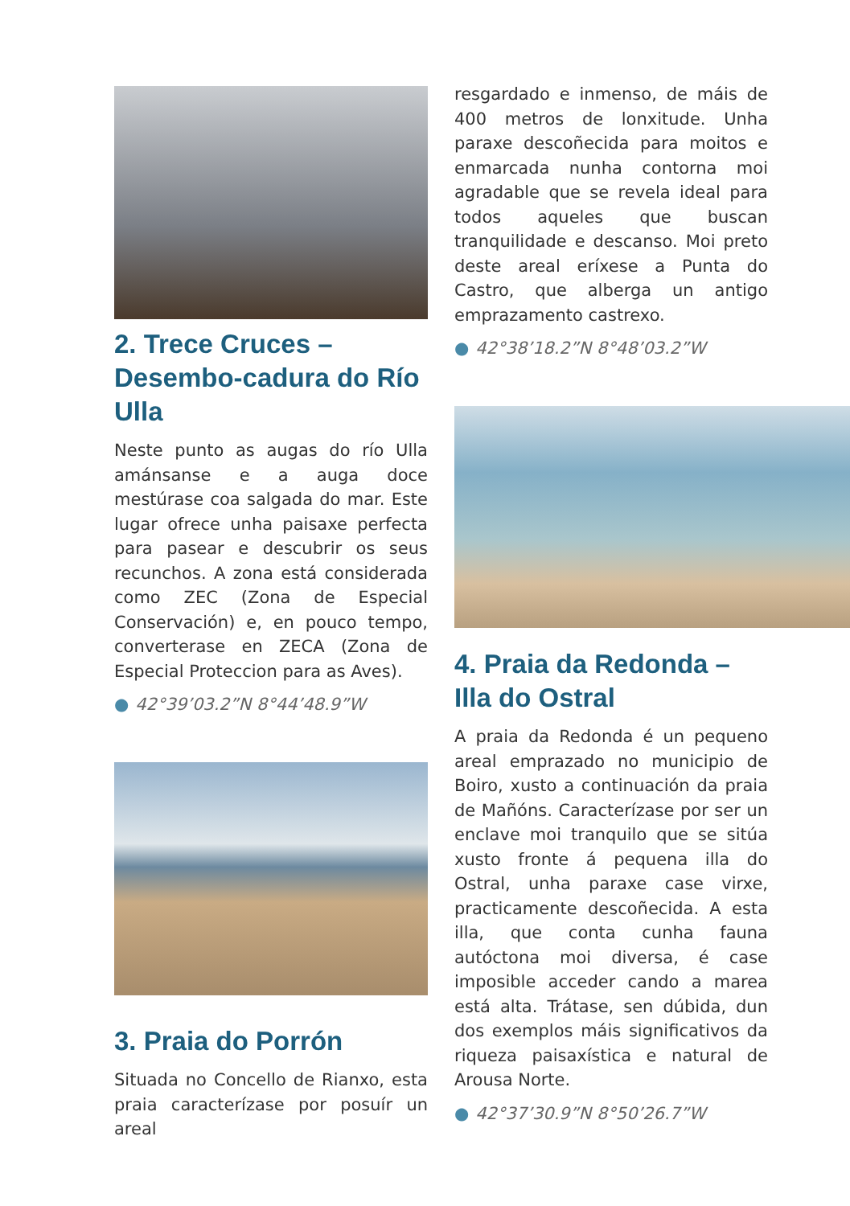2. Trece Cruces – Desembo-cadura do Río Ulla
Neste punto as augas do río Ulla amánsanse e a auga doce mestúrase coa salgada do mar. Este lugar ofrece unha paisaxe perfecta para pasear e descubrir os seus recunchos. A zona está considerada como ZEC (Zona de Especial Conservación) e, en pouco tempo, converterase en ZECA (Zona de Especial Proteccion para as Aves).
● 42°39’03.2”N 8°44’48.9”W
3. Praia do Porrón
Situada no Concello de Rianxo, esta praia caracterízase por posuír un areal
resgardado e inmenso, de máis de 400 metros de lonxitude. Unha paraxe descoñecida para moitos e enmarcada nunha contorna moi agradable que se revela ideal para todos aqueles que buscan tranquilidade e descanso. Moi preto deste areal eríxese a Punta do Castro, que alberga un antigo emprazamento castrexo.
● 42°38’18.2”N 8°48’03.2”W
4. Praia da Redonda – Illa do Ostral
A praia da Redonda é un pequeno areal emprazado no municipio de Boiro, xusto a continuación da praia de Mañóns. Caracterízase por ser un enclave moi tranquilo que se sitúa xusto fronte á pequena illa do Ostral, unha paraxe case virxe, practicamente descoñecida. A esta illa, que conta cunha fauna autóctona moi diversa, é case imposible acceder cando a marea está alta. Trátase, sen dúbida, dun dos exemplos máis significativos da riqueza paisaxística e natural de Arousa Norte.
● 42°37’30.9”N 8°50’26.7”W